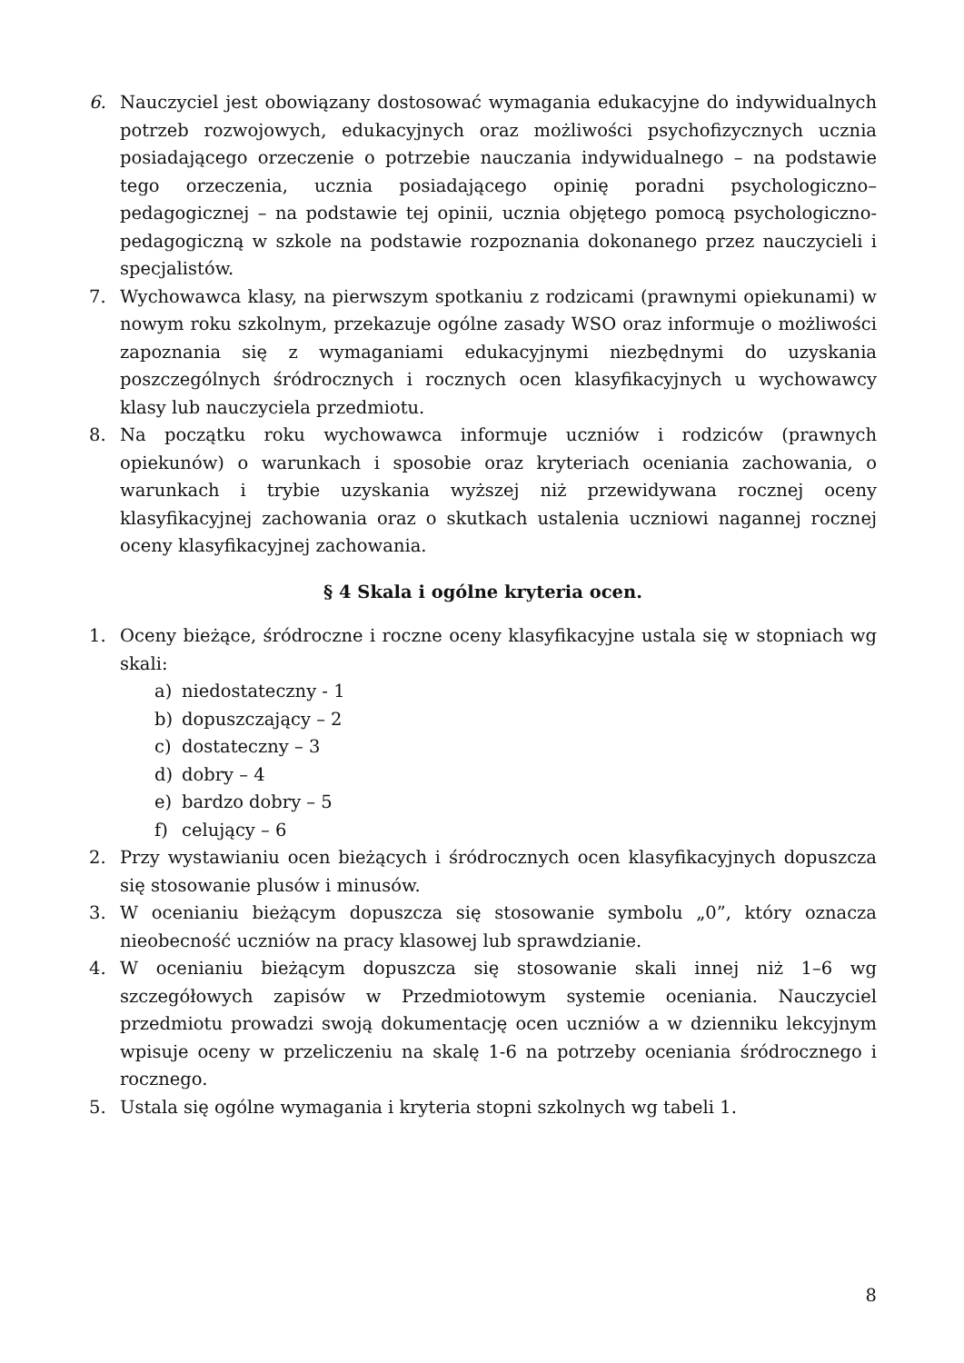6. Nauczyciel jest obowiązany dostosować wymagania edukacyjne do indywidualnych potrzeb rozwojowych, edukacyjnych oraz możliwości psychofizycznych ucznia posiadającego orzeczenie o potrzebie nauczania indywidualnego – na podstawie tego orzeczenia, ucznia posiadającego opinię poradni psychologiczno– pedagogicznej – na podstawie tej opinii, ucznia objętego pomocą psychologiczno-pedagogiczną w szkole na podstawie rozpoznania dokonanego przez nauczycieli i specjalistów.
7. Wychowawca klasy, na pierwszym spotkaniu z rodzicami (prawnymi opiekunami) w nowym roku szkolnym, przekazuje ogólne zasady WSO oraz informuje o możliwości zapoznania się z wymaganiami edukacyjnymi niezbędnymi do uzyskania poszczególnych śródrocznych i rocznych ocen klasyfikacyjnych u wychowawcy klasy lub nauczyciela przedmiotu.
8. Na początku roku wychowawca informuje uczniów i rodziców (prawnych opiekunów) o warunkach i sposobie oraz kryteriach oceniania zachowania, o warunkach i trybie uzyskania wyższej niż przewidywana rocznej oceny klasyfikacyjnej zachowania oraz o skutkach ustalenia uczniowi nagannej rocznej oceny klasyfikacyjnej zachowania.
§ 4 Skala i ogólne kryteria ocen.
1. Oceny bieżące, śródroczne i roczne oceny klasyfikacyjne ustala się w stopniach wg skali:
a) niedostateczny - 1
b) dopuszczający – 2
c) dostateczny – 3
d) dobry – 4
e) bardzo dobry – 5
f) celujący – 6
2. Przy wystawianiu ocen bieżących i śródrocznych ocen klasyfikacyjnych dopuszcza się stosowanie plusów i minusów.
3. W ocenianiu bieżącym dopuszcza się stosowanie symbolu „0”, który oznacza nieobecność uczniów na pracy klasowej lub sprawdzianie.
4. W ocenianiu bieżącym dopuszcza się stosowanie skali innej niż 1–6 wg szczegółowych zapisów w Przedmiotowym systemie oceniania. Nauczyciel przedmiotu prowadzi swoją dokumentację ocen uczniów a w dzienniku lekcyjnym wpisuje oceny w przeliczeniu na skalę 1-6 na potrzeby oceniania śródrocznego i rocznego.
5. Ustala się ogólne wymagania i kryteria stopni szkolnych wg tabeli 1.
8